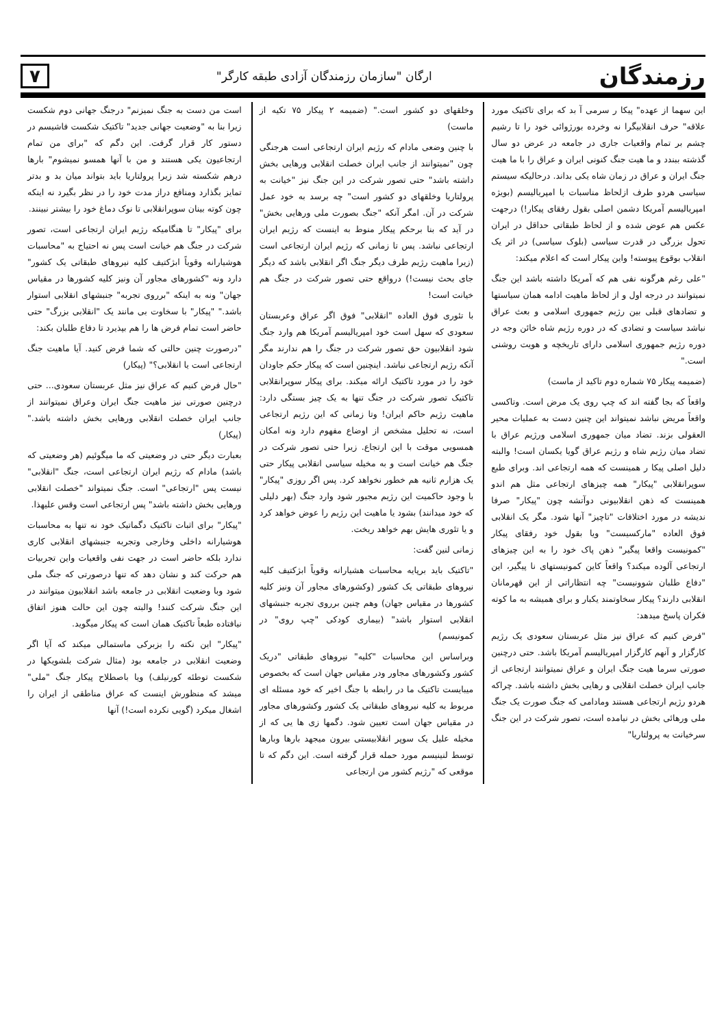رزمندگان
ارگان "سازمان رزمندگان آزادی طبقه کارگر"
۷
این سهما از عهده" پیکا ر سرمی آ بد که برای تاکتیک مورد علاقه" حرف انقلابیگرا نه وخرده بورژوائی خود را تا رشیم چشم بر تمام واقعیات جاری در جامعه در عرض دو سال گذشته ببندد و ما هیت جنگ کنونی ایران و عراق را با ما هیت جنگ ایران و عراق در زمان شاه یکی بداند. درحالیکه سیستم سیاسی هردو طرف ازلحاظ مناسبات با امپریالیسم (بویژه امپریالیسم آمریکا دشمن اصلی بقول رفقای پیکار!) درجهت عکس هم عوض شده و از لحاظ طبقاتی حداقل در ایران تحول بزرگی در قدرت سیاسی (بلوک سیاسی) در اثر یک انقلاب بوقوع پیوسته! واین پیکار است که اعلام میکند:
"علی رغم هرگونه نفی هم که آمریکا داشته باشد این جنگ نمیتوانند در درجه اول و از لحاظ ماهیت ادامه همان سیاستها و تضادهای قبلی بین رژیم جمهوری اسلامی و بعث عراق نباشد سیاست و تضادی که در دوره رژیم شاه خائن وجه در دوره رژیم جمهوری اسلامی دارای تاریخچه و هویت روشنی است."
(ضمیمه پیکار ۷۵ شماره دوم تاکید از ماست)
واقعاً که بجا گفته اند که چپ روی یک مرض است. وتاکسی واقعاً مریض نباشد نمیتواند این چنین دست به عملیات محیر العقولی بزند. تضاد میان جمهوری اسلامی ورژیم عراق با تضاد میان رژیم شاه و رژیم عراق گویا یکسان است! والبته دلیل اصلی پیکا ر همینست که همه ارتجاعی اند. وبرای طبع سوپرانقلابی "پیکار" همه چیزهای ارتجاعی مثل هم اندو همینست که ذهن انقلابیونی دوآتشه چون "پیکار" صرفا ندیشه در مورد اختلافات "تاچیز" آنها شود. مگر یک انقلابی فوق العاده "مارکسیست" ویا بقول خود رفقای پیکار "کمونیست واقعا پیگیر" ذهن پاک خود را به این چیزهای ارتجاعی آلوده میکند؟ واقعاً کاین کمونیستهای نا پیگیر، این "دفاع طلبان شوونیست" چه انتظاراتی از این قهرمانان انقلابی دارند؟ پیکار سخاوتمند یکبار و برای همیشه به ما کوته فکران پاسخ میدهد:
"فرض کنیم که عراق نیز مثل عربستان سعودی یک رژیم کارگزار و آنهم کارگزار امپریالیسم آمریکا باشد. حتی درچنین صورتی سرما هیت جنگ ایران و عراق نمیتوانند ارتجاعی از جانب ایران خصلت انقلابی و رهایی بخش داشته باشد. چراکه هردو رژیم ارتجاعی هستند ومادامی که جنگ صورت یک جنگ ملی ورهائی بخش در نیامده است، تصور شرکت در این جنگ سرخیانت به پرولتاریا"
وخلقهای دو کشور است." (ضمیمه ۲ پیکار ۷۵ تکیه از ماست)
با چنین وضعی مادام که رژیم ایران ارتجاعی است هرجنگی چون "نمیتوانند از جانب ایران خصلت انقلابی ورهایی بخش داشته باشد" حتی تصور شرکت در این جنگ نیز "خیانت به پرولتاریا وخلقهای دو کشور است" چه برسد به خود عمل شرکت در آن. امگر آنکه "جنگ بصورت ملی ورهایی بخش" در آید که بنا برحکم پیکار منوط به اینست که رژیم ایران ارتجاعی نباشد. پس تا زمانی که رژیم ایران ارتجاعی است (زیرا ماهیت رژیم طرف دیگر جنگ اگر انقلابی باشد که دیگر جای بحث نیست!) درواقع حتی تصور شرکت در جنگ هم خیانت است!
با تئوری فوق العاده "انقلابی" فوق اگر عراق وعربستان سعودی که سهل است خود امپریالیسم آمریکا هم وارد جنگ شود انقلابیون حق تصور شرکت در جنگ را هم ندارند مگر آنکه رژیم ارتجاعی نباشد. اینچنین است که پیکار حکم جاودان خود را در مورد تاکتیک ارائه میکند. برای پیکار سوپرانقلابی تاکتیک تصور شرکت در جنگ تنها به یک چیز بستگی دارد: ماهیت رژیم حاکم ایران! وتا زمانی که این رژیم ارتجاعی است، نه تحلیل مشخص از اوضاع مفهوم دارد ونه امکان همسویی موقت با این ارتجاع. زیرا حتی تصور شرکت در جنگ هم خیانت است و به مخیله سیاسی انقلابی پیکار حتی یک هزارم ثانیه هم خطور نخواهد کرد. پس اگر روزی "پیکار" با وجود حاکمیت این رژیم مجبور شود وارد جنگ (بهر دلیلی که خود میدانند) بشود یا ماهیت این رژیم را عوض خواهد کرد و یا تئوری هایش بهم خواهد ریخت.
زمانی لنین گفت:
"تاکتیک باید برپایه محاسبات هشیارانه وقویاً ابژکتیف کلیه نیروهای طبقاتی یک کشور (وکشورهای مجاور آن ونیز کلیه کشورها در مقیاس جهان) وهم چنین برروی تجربه جنبشهای انقلابی استوار باشد" (بیماری کودکی "چپ روی" در کمونیسم)
وبراساس این محاسبات "کلیه" نیروهای طبقاتی "دریک کشور وکشورهای مجاور ودر مقیاس جهان است که بخصوص میبایست تاکتیک ما در رابطه با جنگ اخیر که خود مسئله ای مربوط به کلیه نیروهای طبقاتی یک کشور وکشورهای مجاور در مقیاس جهان است تعیین شود. دگمها زی ها یی که از مخیله علیل یک سوپر انقلابیستی بیرون میجهد بارها وبارها توسط لنینیسم مورد حمله قرار گرفته است. این دگم که تا موقعی که "رژیم کشور من ارتجاعی
است من دست به جنگ نمیزنم" درجنگ جهانی دوم شکست زیرا بنا به "وضعیت جهانی جدید" تاکتیک شکست فاشیسم در دستور کار قرار گرفت. این دگم که "برای من تمام ارتجاعیون یکی هستند و من با آنها همسو نمیشوم" بارها درهم شکسته شد زیرا پرولتاریا باید بتواند میان بد و بدتر تمایز بگذارد ومنافع دراز مدت خود را در نظر بگیرد نه اینکه چون کوته بینان سوپرانقلابی تا نوک دماغ خود را بیشتر نبینند.
برای "پیکار" تا هنگامیکه رژیم ایران ارتجاعی است، تصور شرکت در جنگ هم خیانت است پس نه احتیاج به "محاسبات هوشیارانه وقویاً ابژکتیف کلیه نیروهای طبقاتی یک کشور" دارد ونه "کشورهای مجاور آن ونیز کلیه کشورها در مقیاس جهان" ونه به اینکه "برروی تجربه" جنبشهای انقلابی استوار باشد." "پیکار" با سخاوت بی مانند یک "انقلابی بزرگ" حتی حاضر است تمام فرض ها را هم بپذیرد تا دفاع طلبان بکند:
"درصورت چنین حالتی که شما فرض کنید. آیا ماهیت جنگ ارتجاعی است یا انقلابی؟" (پیکار)
"حال فرض کنیم که عراق نیز مثل عربستان سعودی... حتی درچنین صورتی نیز ماهیت جنگ ایران وعراق نمیتوانند از جانب ایران خصلت انقلابی ورهایی بخش داشته باشد." (پیکار)
بعبارت دیگر حتی در وضعیتی که ما میگوئیم (هر وضعیتی که باشد) مادام که رژیم ایران ارتجاعی است، جنگ "انقلابی" نیست پس "ارتجاعی" است. جنگ نمیتواند "خصلت انقلابی ورهایی بخش داشته باشد" پس ارتجاعی است وقس علیهذا.
"پیکار" برای اثبات تاکتیک دگماتیک خود نه تنها به محاسبات هوشیارانه داخلی وخارجی وتجربه جنبشهای انقلابی کاری ندارد بلکه حاضر است در جهت نفی واقعیات واین تجربیات هم حرکت کند و نشان دهد که تنها درصورتی که جنگ ملی شود وبا وضعیت انقلابی در جامعه باشد انقلابیون میتوانند در این جنگ شرکت کنند! والبته چون این حالت هنوز اتفاق نیافتاده طبعاً تاکتیک همان است که پیکار میگوید.
"پیکار" این نکته را بزبرکی ماستمالی میکند که آیا اگر وضعیت انقلابی در جامعه بود (مثال شرکت بلشویکها در شکست توطئه کورنیلف) ویا باصطلاح پیکار جنگ "ملی" میشد که منظورش اینست که عراق مناطقی از ایران را اشغال میکرد (گویی نکرده است!) آنها